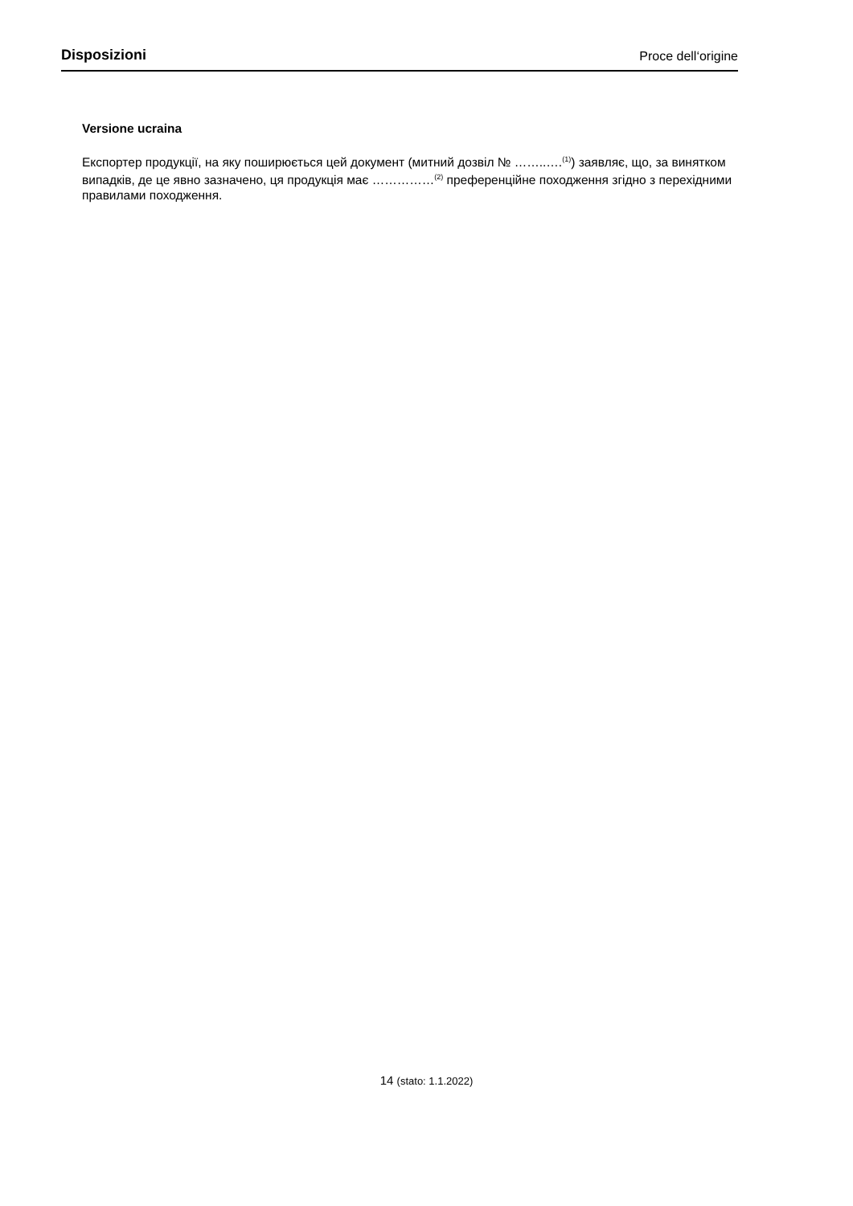Disposizioni Proce dell‘origine
Versione ucraina
Експортер продукції, на яку поширюється цей документ (митний дозвіл № ……..….<sup>(1)</sup>) заявляє, що, за винятком випадків, де це явно зазначено, ця продукція має ……………<sup>(2)</sup> преференційне походження згідно з перехідними правилами походження.
14 (stato: 1.1.2022)